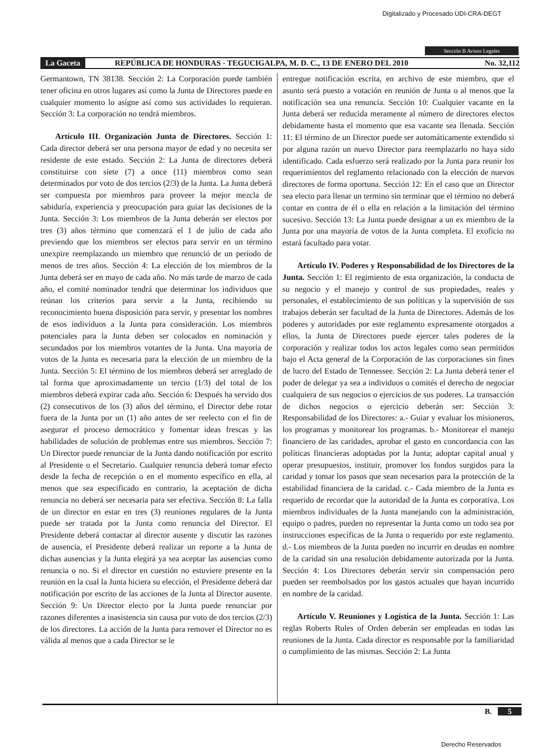Digitalizado y Procesado UDI-CRA-DEGT
Sección B Avisos Legales
La Gaceta REPÚBLICA DE HONDURAS - TEGUCIGALPA, M. D. C., 13 DE ENERO DEL 2010 No. 32,112
Germantown, TN 38138. Sección 2: La Corporación puede también tener oficina en otros lugares así como la Junta de Directores puede en cualquier momento lo asígne así como sus actividades lo requieran. Sección 3: La corporación no tendrá miembros.
Artículo III. Organización Junta de Directores. Sección 1: Cada director deberá ser una persona mayor de edad y no necesita ser residente de este estado. Sección 2: La Junta de directores deberá constituirse con siete (7) a once (11) miembros como sean determinados por voto de dos tercios (2/3) de la Junta. La Junta deberá ser compuesta por miembros para proveer la mejor mezcla de sabiduría, experiencia y preocupación para guiar las decisiones de la Junta. Sección 3: Los miembros de la Junta deberán ser electos por tres (3) años término que comenzará el 1 de julio de cada año previendo que los miembros ser electos para servir en un término unexpire reemplazando un miembro que renunció de un período de menos de tres años. Sección 4: La elección de los miembros de la Junta deberá ser en mayo de cada año. No más tarde de marzo de cada año, el comité nominador tendrá que determinar los individuos que reúnan los criterios para servir a la Junta, recibiendo su reconocimiento buena disposición para servir, y presentar los nombres de esos individuos a la Junta para consideración. Los miembros potenciales para la Junta deben ser colocados en nominación y secundados por los miembros votantes de la Junta. Una mayoría de votos de la Junta es necesaria para la elección de un miembro de la Junta. Sección 5: El término de los miembros deberá ser arreglado de tal forma que aproximadamente un tercio (1/3) del total de los miembros deberá expirar cada año. Sección 6: Después ha servido dos (2) consecutivos de los (3) años del término, el Director debe rotar fuera de la Junta por un (1) año antes de ser reelecto con el fin de asegurar el proceso democrático y fomentar ideas frescas y las habilidades de solución de problemas entre sus miembros. Sección 7: Un Director puede renunciar de la Junta dando notificación por escrito al Presidente o el Secretario. Cualquier renuncia deberá tomar efecto desde la fecha de recepción o en el momento específico en ella, al menos que sea especificado en contrario, la aceptación de dicha renuncia no deberá ser necesaria para ser efectiva. Sección 8: La falla de un director en estar en tres (3) reuniones regulares de la Junta puede ser tratada por la Junta como renuncia del Director. El Presidente deberá contactar al director ausente y discutir las razones de ausencia, el Presidente deberá realizar un reporte a la Junta de dichas ausencias y la Junta elegirá ya sea aceptar las ausencias como renuncia o no. Si el director en cuestión no estuviere presente en la reunión en la cual la Junta hiciera su elección, el Presidente deberá dar notificación por escrito de las acciones de la Junta al Director ausente. Sección 9: Un Director electo por la Junta puede renunciar por razones diferentes a inasistencia sin causa por voto de dos tercios (2/3) de los directores. La acción de la Junta para remover el Director no es válida al menos que a cada Director se le
entregue notificación escrita, en archivo de este miembro, que el asunto será puesto a votación en reunión de Junta o al menos que la notificación sea una renuncia. Sección 10: Cualquier vacante en la Junta deberá ser reducida meramente al número de directores electos debidamente hasta el momento que esa vacante sea llenada. Sección 11: El término de un Director puede ser automáticamente extendido si por alguna razón un nuevo Director para reemplazarlo no haya sido identificado. Cada esfuerzo será realizado por la Junta para reunir los requerimientos del reglamento relacionado con la elección de nuevos directores de forma oportuna. Sección 12: En el caso que un Director sea electo para llenar un termino sin terminar que el término no deberá contar en contra de él o ella en relación a la limitación del término sucesivo. Sección 13: La Junta puede designar a un ex miembro de la Junta por una mayoría de votos de la Junta completa. El exoficio no estará facultado para votar.
Artículo IV. Poderes y Responsabilidad de los Directores de la Junta. Sección 1: El regimiento de esta organización, la conducta de su negocio y el manejo y control de sus propiedades, reales y personales, el establecimiento de sus políticas y la supervisión de sus trabajos deberán ser facultad de la Junta de Directores. Además de los poderes y autoridades por este reglamento expresamente otorgados a ellos, la Junta de Directores puede ejercer tales poderes de la corporación y realizar todos los actos legales como sean permitidos bajo el Acta general de la Corporación de las corporaciones sin fines de lucro del Estado de Tennessee. Sección 2: La Junta deberá tener el poder de delegar ya sea a individuos o comités el derecho de negociar cualquiera de sus negocios o ejercicios de sus poderes. La transacción de dichos negocios o ejercicio deberán ser: Sección 3: Responsabilidad de los Directores: a.- Guiar y evaluar los misioneros, los programas y monitorear los programas. b.- Monitorear el manejo financiero de las caridades, aprobar el gasto en concordancia con las políticas financieras adoptadas por la Junta; adoptar capital anual y operar presupuestos, instituir, promover los fondos surgidos para la caridad y tomar los pasos que sean necesarios para la protección de la estabilidad financiera de la caridad. c.- Cada miembro de la Junta es requerido de recordar que la autoridad de la Junta es corporativa. Los miembros individuales de la Junta manejando con la administración, equipo o padres, pueden no representar la Junta como un todo sea por instrucciones específicas de la Junta o requerido por este reglamento. d.- Los miembros de la Junta pueden no incurrir en deudas en nombre de la caridad sin una resolución debidamente autorizada por la Junta. Sección 4: Los Directores deberán servir sin compensación pero pueden ser reembolsados por los gastos actuales que hayan incurrido en nombre de la caridad.
Artículo V. Reuniones y Logística de la Junta. Sección 1: Las reglas Roberts Rules of Orden deberán ser empleadas en todas las reuniones de la Junta. Cada director es responsable por la familiaridad o cumplimiento de las mismas. Sección 2: La Junta
B. 5
Derecho Reservados